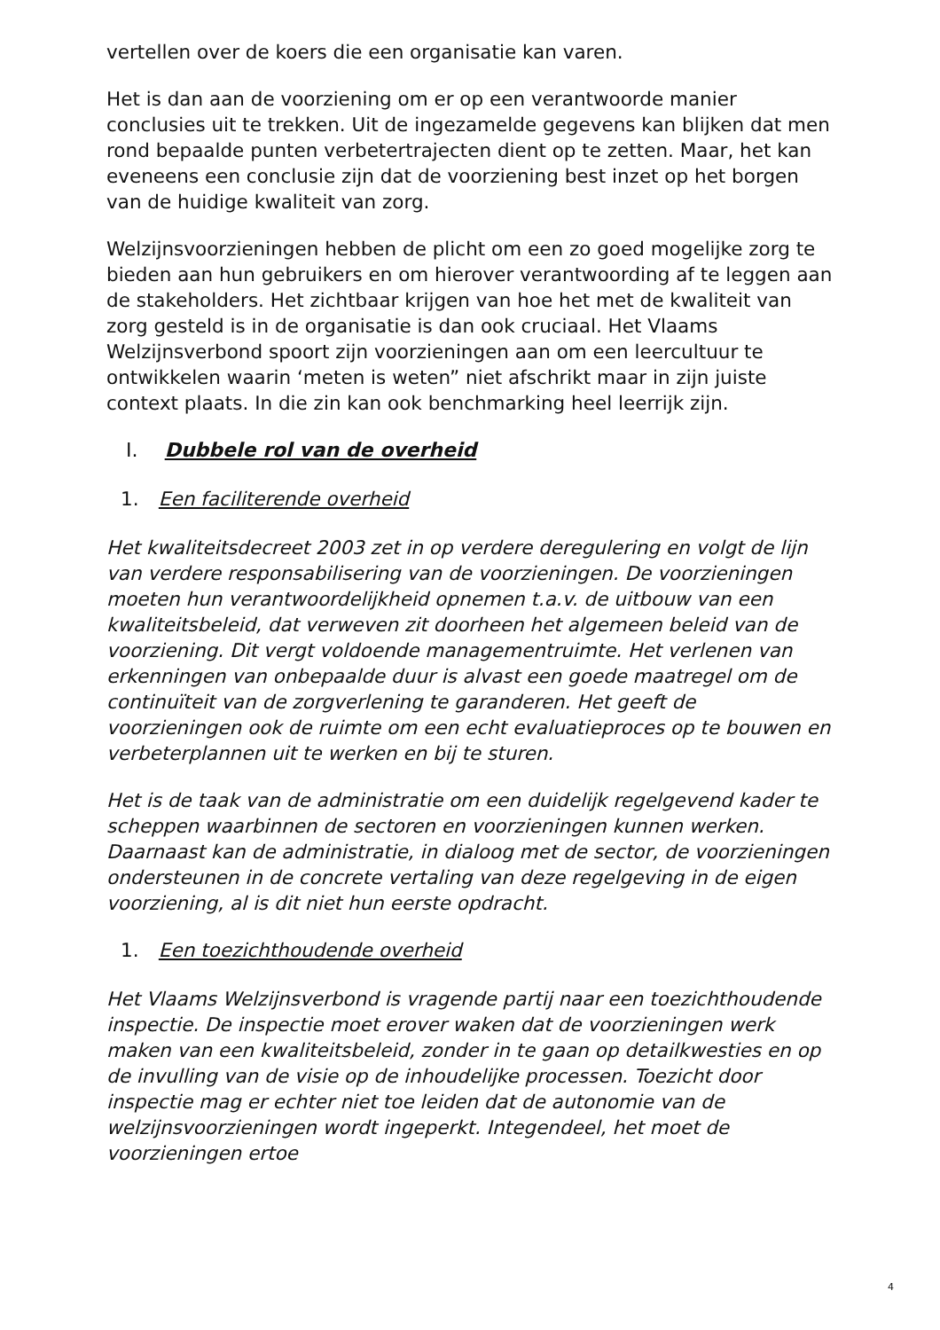vertellen over de koers die een organisatie kan varen.
Het is dan aan de voorziening om er op een verantwoorde manier conclusies uit te trekken. Uit de ingezamelde gegevens kan blijken dat men rond bepaalde punten verbetertrajecten dient op te zetten. Maar, het kan eveneens een conclusie zijn dat de voorziening best inzet op het borgen van de huidige kwaliteit van zorg.
Welzijnsvoorzieningen hebben de plicht om een zo goed mogelijke zorg te bieden aan hun gebruikers en om hierover verantwoording af te leggen aan de stakeholders. Het zichtbaar krijgen van hoe het met de kwaliteit van zorg gesteld is in de organisatie is dan ook cruciaal. Het Vlaams Welzijnsverbond spoort zijn voorzieningen aan om een leercultuur te ontwikkelen waarin ‘meten is weten” niet afschrikt maar in zijn juiste context plaats. In die zin kan ook benchmarking heel leerrijk zijn.
I. Dubbele rol van de overheid
1. Een faciliterende overheid
Het kwaliteitsdecreet 2003 zet in op verdere deregulering en volgt de lijn van verdere responsabilisering van de voorzieningen. De voorzieningen moeten hun verantwoordelijkheid opnemen t.a.v. de uitbouw van een kwaliteitsbeleid, dat verweven zit doorheen het algemeen beleid van de voorziening. Dit vergt voldoende managementruimte. Het verlenen van erkenningen van onbepaalde duur is alvast een goede maatregel om de continuïteit van de zorgverlening te garanderen. Het geeft de voorzieningen ook de ruimte om een echt evaluatieproces op te bouwen en verbeterplannen uit te werken en bij te sturen.
Het is de taak van de administratie om een duidelijk regelgevend kader te scheppen waarbinnen de sectoren en voorzieningen kunnen werken. Daarnaast kan de administratie, in dialoog met de sector, de voorzieningen ondersteunen in de concrete vertaling van deze regelgeving in de eigen voorziening, al is dit niet hun eerste opdracht.
1. Een toezichthoudende overheid
Het Vlaams Welzijnsverbond is vragende partij naar een toezichthoudende inspectie. De inspectie moet erover waken dat de voorzieningen werk maken van een kwaliteitsbeleid, zonder in te gaan op detailkwesties en op de invulling van de visie op de inhoudelijke processen. Toezicht door inspectie mag er echter niet toe leiden dat de autonomie van de welzijnsvoorzieningen wordt ingeperkt. Integendeel, het moet de voorzieningen ertoe
4